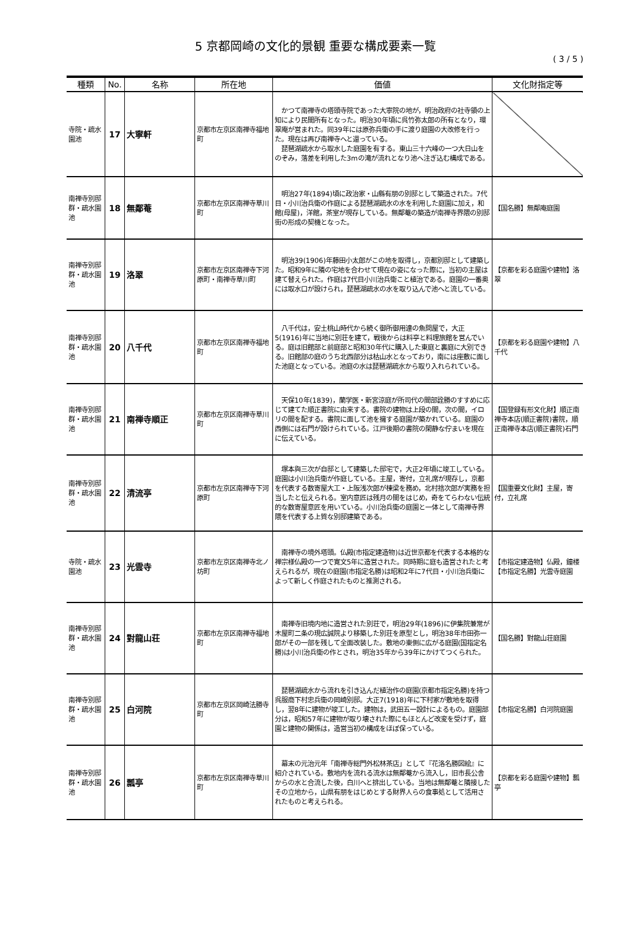5 京都岡崎の文化的景観 重要な構成要素一覧
( 3 / 5 )
| 種類 | No. | 名称 | 所在地 | 価値 | 文化財指定等 |
| --- | --- | --- | --- | --- | --- |
| 寺院・疏水園池 | 17 | 大寧軒 | 京都市左京区南禅寺福地町 | かつて南禅寺の塔頭寺院であった大寧院の地が，明治政府の社寺領の上知により民間所有となった。明治30年頃に呉竹弥太郎の所有となり，環翠庵が営まれた。同39年には原弥兵衛の手に渡り庭園の大改修を行った。現在は再び南禅寺へと還っている。 琵琶湖疏水から取水した庭園を有する。東山三十六峰の一つ大日山をのぞみ，落差を利用した3mの滝が流れとなり池へ注ぎ込む構成である。 | |
| 南禅寺別邸群・疏水園池 | 18 | 無鄰菴 | 京都市左京区南禅寺草川町 | 明治27年(1894)頃に政治家・山縣有朋の別邸として築造された。7代目・小川治兵衛の作庭による琵琶湖疏水の水を利用した庭園に加え，和館(母屋)，洋館，茶室が現存している。無鄰菴の築造が南禅寺界隈の別邸街の形成の契機となった。 | 【国名勝】無鄰庵庭園 |
| 南禅寺別邸群・疏水園池 | 19 | 洛翠 | 京都市左京区南禅寺下河原町・南禅寺草川町 | 明治39(1906)年藤田小太郎がこの地を取得し，京都別邸として建築した。昭和9年に隣の宅地を合わせて現在の姿になった際に，当初の主屋は建て替えられた。作庭は7代目小川治兵衛こと植治である。庭園の一番奥には取水口が設けられ，琵琶湖疏水の水を取り込んで池へと流している。 | 【京都を彩る庭園や建物】洛翠 |
| 南禅寺別邸群・疏水園池 | 20 | 八千代 | 京都市左京区南禅寺福地町 | 八千代は，安土桃山時代から続く御所御用達の魚問屋で，大正5(1916)年に当地に別荘を建て，戦後からは料亭と料理旅館を営んでいる。庭は旧館部と前庭部と昭和30年代に購入した東庭と裏庭に大別できる。旧館部の庭のうち北西部分は枯山水となっており，南には座敷に面した池庭となっている。池庭の水は琵琶湖疏水から取り入れられている。 | 【京都を彩る庭園や建物】八千代 |
| 南禅寺別邸群・疏水園池 | 21 | 南禅寺順正 | 京都市左京区南禅寺草川町 | 天保10年(1839)，蘭学医・新宮涼庭が所司代の間部詮勝のすすめに応じて建てた順正書院に由来する。書院の建物は上段の間，次の間，イロリの間を配する。書院に面して池を擁する庭園が築かれている。庭園の西側には石門が設けられている。江戸後期の書院の閑静な佇まいを現在に伝えている。 | 【国登録有形文化財】順正南禅寺本店(順正書院)書院，順正南禅寺本店(順正書院)石門 |
| 南禅寺別邸群・疏水園池 | 22 | 清流亭 | 京都市左京区南禅寺下河原町 | 塚本與三次が自邸として建築した邸宅で，大正2年頃に竣工している。庭園は小川治兵衛が作庭している。主屋，寄付，立礼席が現存し，京都を代表する数寄屋大工・上阪浅次郎が棟梁を務め，北村捨次郎が実務を担当したと伝えられる。室内意匠は残月の間をはじめ，奇をてらわない伝統的な数寄屋意匠を用いている。小川治兵衛の庭園と一体として南禅寺界隈を代表する上質な別邸建築である。 | 【国重要文化財】主屋，寄付，立礼席 |
| 寺院・疏水園池 | 23 | 光雲寺 | 京都市左京区南禅寺北ノ坊町 | 南禅寺の境外塔頭。仏殿(市指定建造物)は近世京都を代表する本格的な禅宗様仏殿の一つで寛文5年に造営された。同時期に庭も造営されたと考えられるが，現在の庭園(市指定名勝)は昭和2年に7代目・小川治兵衛によって新しく作庭されたものと推測される。 | 【市指定建造物】仏殿，鐘楼 【市指定名勝】光雲寺庭園 |
| 南禅寺別邸群・疏水園池 | 24 | 對龍山荘 | 京都市左京区南禅寺福地町 | 南禅寺旧境内地に造営された別荘で，明治29年(1896)に伊集院兼常が木屋町二条の現広誠院より移築した別荘を原型とし，明治38年市田弥一郎がその一部を残して全面改装した。敷地の東側に広がる庭園(国指定名勝)は小川治兵衛の作とされ，明治35年から39年にかけてつくられた。 | 【国名勝】對龍山荘庭園 |
| 南禅寺別邸群・疏水園池 | 25 | 白河院 | 京都市左京区岡崎法勝寺町 | 琵琶湖疏水から流れを引き込んだ植治作の庭園(京都市指定名勝)を持つ呉服商下村忠兵衛の岡崎別邸。大正7(1918)年に下村家が敷地を取得し，翌8年に建物が竣工した。建物は，武田五一設計によるもの。庭園部分は，昭和57年に建物が取り壊された際にもほとんど改変を受けず，庭園と建物の関係は，造営当初の構成をほぼ保っている。 | 【市指定名勝】白河院庭園 |
| 南禅寺別邸群・疏水園池 | 26 | 瓢亭 | 京都市左京区南禅寺草川町 | 幕末の元治元年「南禅寺総門外松林茶店」として『花洛名勝図絵』に紹介されている。敷地内を流れる流水は無鄰菴から流入し，旧市長公舎からの水と合流した後，白川へと排出している。当地は無鄰菴と隣接したその立地から，山県有朋をはじめとする財界人らの食事処として活用されたものと考えられる。 | 【京都を彩る庭園や建物】瓢亭 |